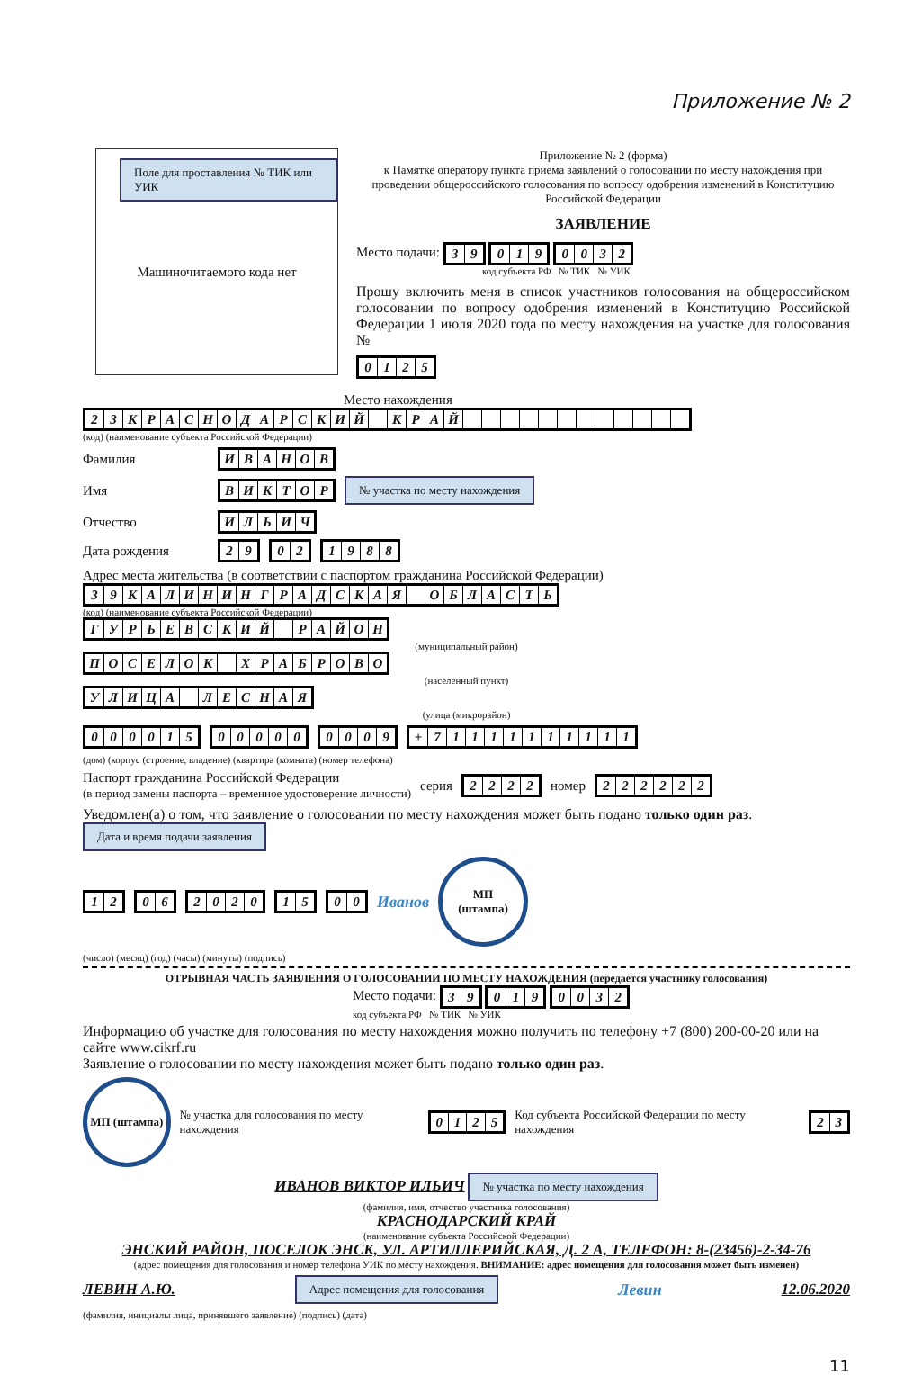Приложение № 2
Поле для проставления № ТИК или УИК
Машиночитаемого кода нет
Приложение № 2 (форма)
к Памятке оператору пункта приема заявлений о голосовании по месту нахождения при проведении общероссийского голосования по вопросу одобрения изменений в Конституцию Российской Федерации
ЗАЯВЛЕНИЕ
Место подачи:
| 3 | 9 |
| 0 | 1 | 9 |
| 0 | 0 | 3 | 2 |
код субъекта РФ № ТИК № УИК
Прошу включить меня в список участников голосования на общероссийском голосовании по вопросу одобрения изменений в Конституцию Российской Федерации 1 июля 2020 года по месту нахождения на участке для голосования №
| 0 | 1 | 2 | 5 |
Место нахождения
| 2 | 3 | К | Р | А | С | Н | О | Д | А | Р | С | К | И | Й | | К | Р | А | Й | | | | | | | | | | | | |
(код) (наименование субъекта Российской Федерации)
Фамилия
| И | В | А | Н | О | В |
Имя
| В | И | К | Т | О | Р |
№ участка по месту нахождения
Отчество
| И | Л | Ь | И | Ч |
Дата рождения
| 2 | 9 |
| 0 | 2 |
| 1 | 9 | 8 | 8 |
Адрес места жительства (в соответствии с паспортом гражданина Российской Федерации)
| 3 | 9 | К | А | Л | И | Н | И | Н | Г | Р | А | Д | С | К | А | Я | | О | Б | Л | А | С | Т | Ь |
(код) (наименование субъекта Российской Федерации)
| Г | У | Р | Ь | Е | В | С | К | И | Й | | Р | А | Й | О | Н |
(муниципальный район)
| П | О | С | Е | Л | О | К | | Х | Р | А | Б | Р | О | В | О |
(населенный пункт)
| У | Л | И | Ц | А | | Л | Е | С | Н | А | Я |
(улица (микрорайон)
| 0 | 0 | 0 | 0 | 1 | 5 |
| 0 | 0 | 0 | 0 | 0 |
| 0 | 0 | 0 | 9 |
| + | 7 | 1 | 1 | 1 | 1 | 1 | 1 | 1 | 1 | 1 | 1 |
(дом) (корпус (строение, владение) (квартира (комната) (номер телефона)
Паспорт гражданина Российской Федерации
(в период замены паспорта – временное удостоверение личности) серия
| 2 | 2 | 2 | 2 |
номер
| 2 | 2 | 2 | 2 | 2 | 2 |
Уведомлен(а) о том, что заявление о голосовании по месту нахождения может быть подано только один раз. Дата и время подачи заявления
| 1 | 2 |
| 0 | 6 |
| 2 | 0 | 2 | 0 |
| 1 | 5 |
| 0 | 0 |
Иванов МП
(штампа)
(число) (месяц) (год) (часы) (минуты) (подпись)
ОТРЫВНАЯ ЧАСТЬ ЗАЯВЛЕНИЯ О ГОЛОСОВАНИИ ПО МЕСТУ НАХОЖДЕНИЯ (передается участнику голосования)
Место подачи:
| 3 | 9 |
| 0 | 1 | 9 |
| 0 | 0 | 3 | 2 |
код субъекта РФ № ТИК № УИК
Информацию об участке для голосования по месту нахождения можно получить по телефону +7 (800) 200-00-20 или на сайте www.cikrf.ru
Заявление о голосовании по месту нахождения может быть подано только один раз.
МП (штампа) № участка для голосования по месту нахождения
| 0 | 1 | 2 | 5 |
Код субъекта Российской Федерации по месту нахождения
| 2 | 3 |
ИВАНОВ ВИКТОР ИЛЬИЧ № участка по месту нахождения
(фамилия, имя, отчество участника голосования)
КРАСНОДАРСКИЙ КРАЙ
(наименование субъекта Российской Федерации)
ЭНСКИЙ РАЙОН, ПОСЕЛОК ЭНСК, УЛ. АРТИЛЛЕРИЙСКАЯ, Д. 2 А, ТЕЛЕФОН: 8-(23456)-2-34-76
(адрес помещения для голосования и номер телефона УИК по месту нахождения. ВНИМАНИЕ: адрес помещения для голосования может быть изменен)
ЛЕВИН А.Ю. Адрес помещения для голосования Левин 12.06.2020
(фамилия, инициалы лица, принявшего заявление) (подпись) (дата)
11